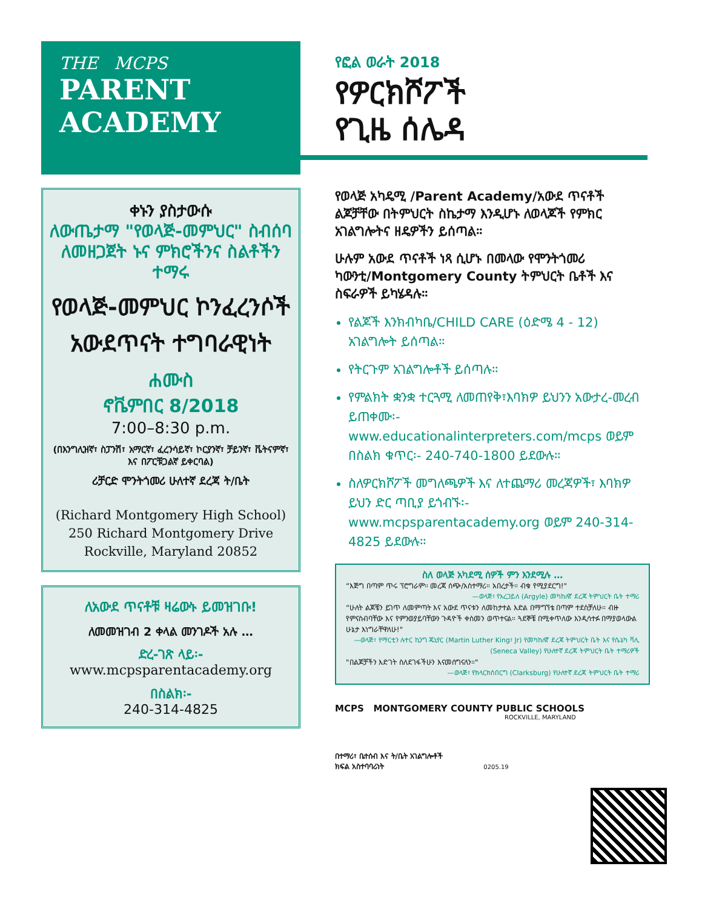THE MCPS
PARENT
ACADEMY
ቀኑን ያስታውሱ
ለውጤታማ "የወላጅ-መምህር" ስብሰባ ለመዘጋጀት ኑና ምክሮችንና ስልቶችን ተማሩ
የወላጅ-መምህር ኮንፈረንሶች አውደጥናት ተግባራዊነት
ሐሙስ
ኖቬምበር 8/2018
7:00–8:30 p.m.
(በእንግሊዝኛ፣ ስፓንሽ፣ አማርኛ፣ ፈረንሳይኛ፣ ኮርያንኛ፣ ቻይንኛ፣ ቬትናምኛ፣ እና በፖርቹጋልኛ ይቀርባል)
ሪቻርድ ሞንትጎመሪ ሁለተኛ ደረጃ ት/ቤት
(Richard Montgomery High School)
250 Richard Montgomery Drive
Rockville, Maryland 20852
ለአውደ ጥናቶቹ ዛሬውኑ ይመዝገቡ!
ለመመዝገብ 2 ቀላል መንገዶች አሉ …
ድረ-ገጽ ላይ፡-
www.mcpsparentacademy.org
በስልክ፡-
240-314-4825
የፎል ወራት 2018
የዎርክሾፖች
የጊዜ ሰሌዳ
የወላጅ አካዴሚ /Parent Academy/አውደ ጥናቶች ልጆቻቸው በትምህርት ስኬታማ እንዲሆኑ ለወላጆች የምክር አገልግሎትና ዘዴዎችን ይሰጣል።
ሁሉም አውደ ጥናቶች ነጻ ሲሆኑ በመላው የሞንትጎመሪ ካውንቲ/Montgomery County ትምህርት ቤቶች እና ስፍራዎች ይካሄዳሉ።
የልጆች እንክብካቤ/CHILD CARE (ዕድሜ 4 - 12) አገልግሎት ይሰጣል።
የትርጉም አገልግሎቶች ይሰጣሉ።
የምልክት ቋንቋ ተርጓሚ ለመጠየቅ፣እባክዎ ይህንን አውታረ-መረብ ይጠቀሙ፡- www.educationalinterpreters.com/mcps ወይም በስልክ ቁጥር፡- 240-740-1800 ይደውሉ።
ስለዎርክሾፖች መግለጫዎች እና ለተጨማሪ መረጃዎች፣ እባክዎ ይህን ድር ጣቢያ ይጎብኙ፡- www.mcpsparentacademy.org ወይም 240-314-4825 ይደውሉ።
ስለ ወላጅ አካደሚ ሰዎች ምን እንደሚሉ …
“እጅግ በጣም ጥሩ ፕሮግራም። መረጃ ሰጭ/አስተማሪ። አበረታች። ብቁ የሚያደርግ!"
—ወላጅ፣ የአረጋይለ (Argyle) መካከለኛ ደረጃ ትምህርት ቤት ተማሪ
“ሁለት ልጆቼን ይገጥ ለመምጣት እና አውደ ጥናቱን ለመከታተል እድል በማግኘቴ በጣም ተደስቻለሁ። ብዙ የምናስብባቸው እና የምንወያይባቸውን ጉዳዮች ቀስመን ወጥተናል። ጓደኞቼ በሚቀጥለው እንዲሳተፉ በማያወላውል ሁኔታ እነግራቸዋለሁ!"
—ወላጅ፣ የማርቲን ሉተር ኪንግ ጁኒየር (Martin Luther King፣ Jr) የመካከለኛ ደረጃ ትምህርት ቤት እና የሴኔካ ቫሊ (Seneca Valley) የሁለተኛ ደረጃ ትምህርት ቤት ተማሪዎች
"በልጆቻችን እድገት ስለደገፋችሁን እናመሰግናለን።"
—ወላጅ፣ የክላርክስበርግ (Clarksburg) የሁለተኛ ደረጃ ትምህርት ቤት ተማሪ
MCPS MONTGOMERY COUNTY PUBLIC SCHOOLS
ROCKVILLE, MARYLAND
በተማሪ፣ ቤተሰብ እና ት/ቤት አገልግሎቶች
ክፍል አስተባባሪነት 0205.19